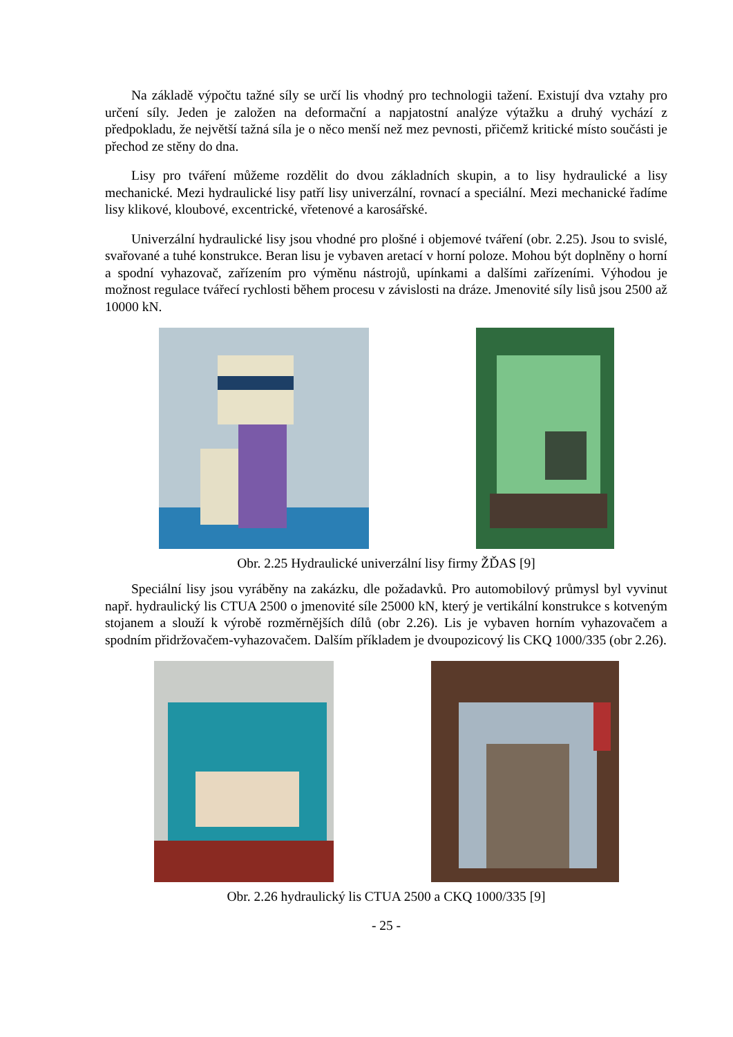Na základě výpočtu tažné síly se určí lis vhodný pro technologii tažení. Existují dva vztahy pro určení síly. Jeden je založen na deformační a napjatostní analýze výtažku a druhý vychází z předpokladu, že největší tažná síla je o něco menší než mez pevnosti, přičemž kritické místo součásti je přechod ze stěny do dna.
Lisy pro tváření můžeme rozdělit do dvou základních skupin, a to lisy hydraulické a lisy mechanické. Mezi hydraulické lisy patří lisy univerzální, rovnací a speciální. Mezi mechanické řadíme lisy klikové, kloubové, excentrické, vřetenové a karosářské.
Univerzální hydraulické lisy jsou vhodné pro plošné i objemové tváření (obr. 2.25). Jsou to svislé, svařované a tuhé konstrukce. Beran lisu je vybaven aretací v horní poloze. Mohou být doplněny o horní a spodní vyhazovač, zařízením pro výměnu nástrojů, upínkami a dalšími zařízeními. Výhodou je možnost regulace tvářecí rychlosti během procesu v závislosti na dráze. Jmenovité síly lisů jsou 2500 až 10000 kN.
Obr. 2.25 Hydraulické univerzální lisy firmy ŽĎAS [9]
Speciální lisy jsou vyráběny na zakázku, dle požadavků. Pro automobilový průmysl byl vyvinut např. hydraulický lis CTUA 2500 o jmenovité síle 25000 kN, který je vertikální konstrukce s kotveným stojanem a slouží k výrobě rozměrnějších dílů (obr 2.26). Lis je vybaven horním vyhazovačem a spodním přidržovačem-vyhazovačem. Dalším příkladem je dvoupozicový lis CKQ 1000/335 (obr 2.26).
Obr. 2.26 hydraulický lis CTUA 2500 a CKQ 1000/335 [9]
- 25 -